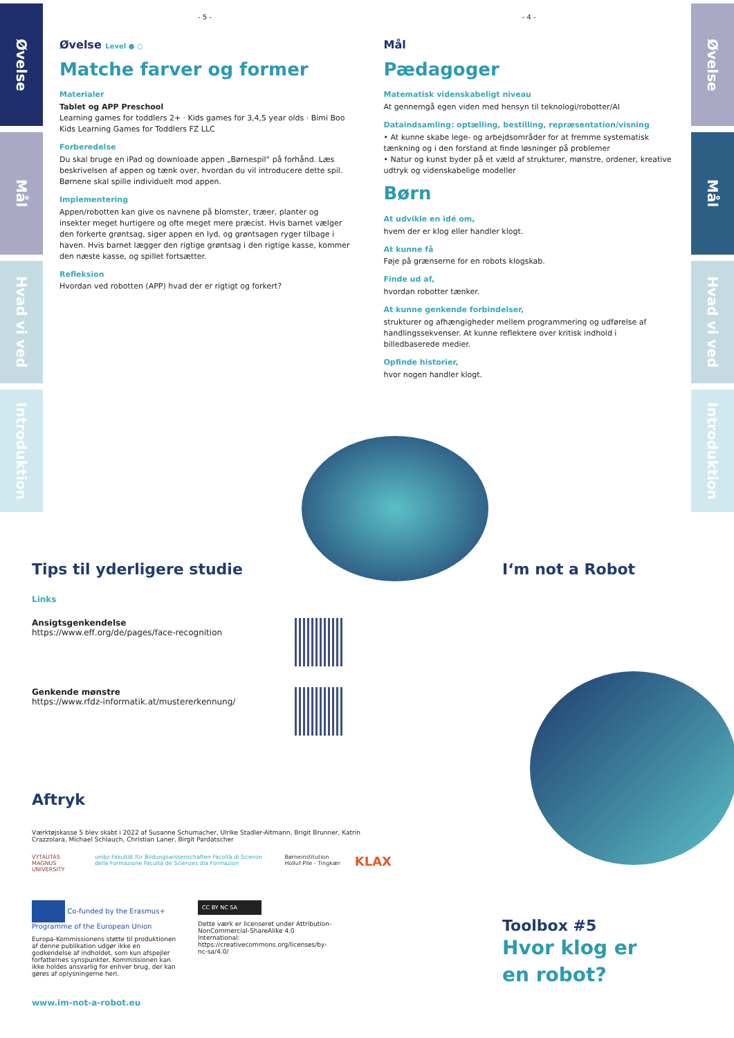Øvelse
Mål
Hvad vi ved
Introduktion
- 5 -
Øvelse Level ● ○
Matche farver og former
Materialer
Tablet og APP Preschool
Learning games for toddlers 2+ · Kids games for 3,4,5 year olds · Bimi Boo Kids Learning Games for Toddlers FZ LLC
Forberedelse
Du skal bruge en iPad og downloade appen „Børnespil“ på forhånd. Læs beskrivelsen af appen og tænk over, hvordan du vil introducere dette spil. Børnene skal spille individuelt mod appen.
Implementering
Appen/robotten kan give os navnene på blomster, træer, planter og insekter meget hurtigere og ofte meget mere præcist. Hvis barnet vælger den forkerte grøntsag, siger appen en lyd, og grøntsagen ryger tilbage i haven. Hvis barnet lægger den rigtige grøntsag i den rigtige kasse, kommer den næste kasse, og spillet fortsætter.
Refleksion
Hvordan ved robotten (APP) hvad der er rigtigt og forkert?
- 4 -
Mål
Pædagoger
Matematisk videnskabeligt niveau
At gennemgå egen viden med hensyn til teknologi/robotter/AI
Dataindsamling: optælling, bestilling, repræsentation/visning
• At kunne skabe lege- og arbejdsområder for at fremme systematisk tænkning og i den forstand at finde løsninger på problemer
• Natur og kunst byder på et væld af strukturer, mønstre, ordener, kreative udtryk og videnskabelige modeller
Børn
At udvikle en idé om,
hvem der er klog eller handler klogt.
At kunne få
Føje på grænserne for en robots klogskab.
Finde ud af,
hvordan robotter tænker.
At kunne genkende forbindelser,
strukturer og afhængigheder mellem programmering og udførelse af handlingssekvenser. At kunne reflektere over kritisk indhold i billedbaserede medier.
Opfinde historier,
hvor nogen handler klogt.
Øvelse
Mål
Hvad vi ved
Introduktion
Tips til yderligere studie
Links
Ansigtsgenkendelse
https://www.eff.org/de/pages/face-recognition
Genkende mønstre
https://www.rfdz-informatik.at/mustererkennung/
Aftryk
Værktøjskasse 5 blev skabt i 2022 af Susanne Schumacher, Ulrike Stadler-Altmann, Brigit Brunner, Katrin Crazzolara, Michael Schlauch, Christian Laner, Birgit Pardatscher
VYTAUTAS MAGNUS UNIVERSITY unibz Fakultät für Bildungswissenschaften Facoltà di Scienze della Formazione Facultà de Scienzes dla Formazion Børneinstitution Holluf Pile - Tingkær KLAX
Co-funded by the Erasmus+ Programme of the European Union
Europa-Kommissionens støtte til produktionen af denne publikation udgør ikke en godkendelse af indholdet, som kun afspejler forfatternes synspunkter. Kommissionen kan ikke holdes ansvarlig for enhver brug, der kan gøres af oplysningerne heri.
CC BY NC SA
Dette værk er licenseret under Attribution-NonCommercial-ShareAlike 4.0 International: https://creativecommons.org/licenses/by-nc-sa/4.0/
www.im-not-a-robot.eu
I‘m not a Robot
Toolbox #5
Hvor klog er
en robot?